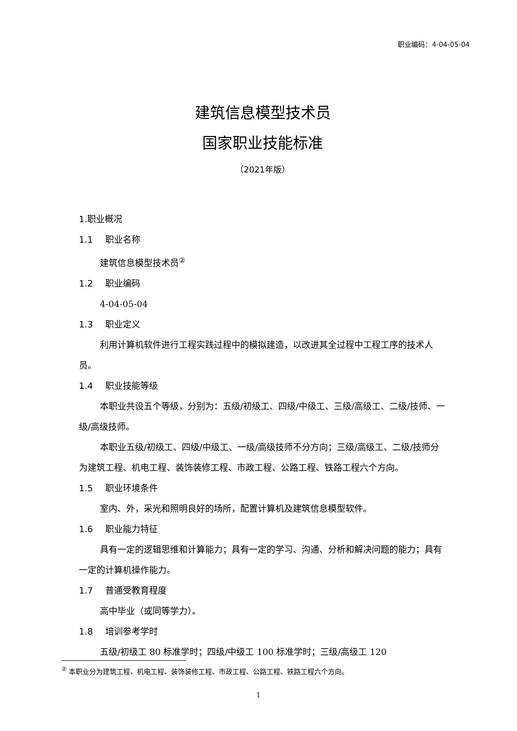职业编码：4-04-05-04
建筑信息模型技术员
国家职业技能标准
（2021年版）
1.职业概况
1.1 职业名称
建筑信息模型技术员<sup>②</sup>
1.2 职业编码
4-04-05-04
1.3 职业定义
利用计算机软件进行工程实践过程中的模拟建造，以改进其全过程中工程工序的技术人员。
1.4 职业技能等级
本职业共设五个等级，分别为：五级/初级工、四级/中级工、三级/高级工、二级/技师、一级/高级技师。
本职业五级/初级工、四级/中级工、一级/高级技师不分方向；三级/高级工、二级/技师分为建筑工程、机电工程、装饰装修工程、市政工程、公路工程、铁路工程六个方向。
1.5 职业环境条件
室内、外，采光和照明良好的场所，配置计算机及建筑信息模型软件。
1.6 职业能力特征
具有一定的逻辑思维和计算能力；具有一定的学习、沟通、分析和解决问题的能力；具有一定的计算机操作能力。
1.7 普通受教育程度
高中毕业（或同等学力）。
1.8 培训参考学时
五级/初级工 80 标准学时；四级/中级工 100 标准学时；三级/高级工 120
<sup>②</sup> 本职业分为建筑工程、机电工程、装饰装修工程、市政工程、公路工程、铁路工程六个方向。
1